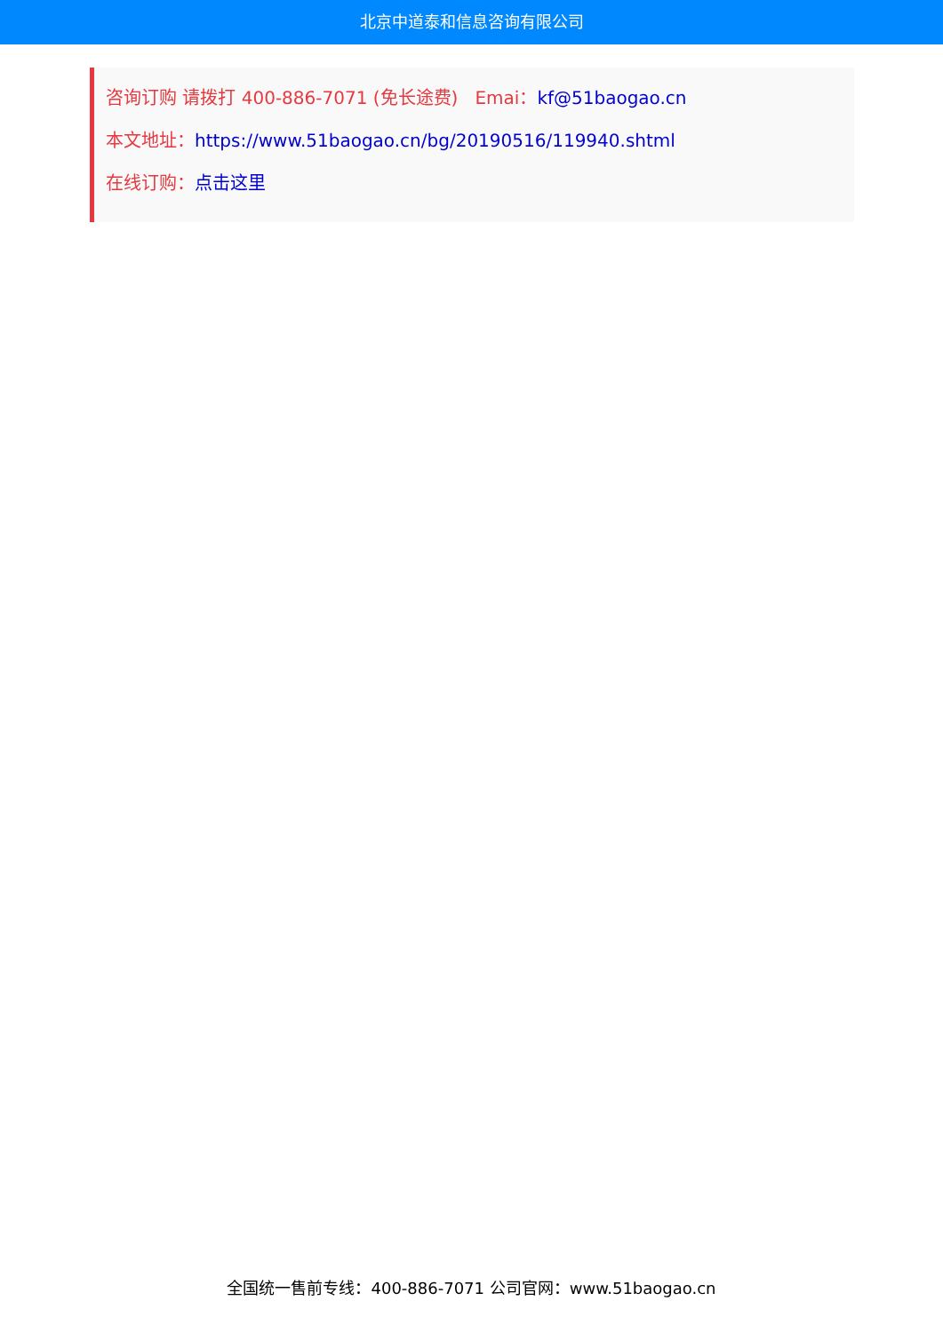北京中道泰和信息咨询有限公司
咨询订购 请拨打 400-886-7071 (免长途费) Emai：kf@51baogao.cn
本文地址：https://www.51baogao.cn/bg/20190516/119940.shtml
在线订购：点击这里
全国统一售前专线：400-886-7071 公司官网：www.51baogao.cn